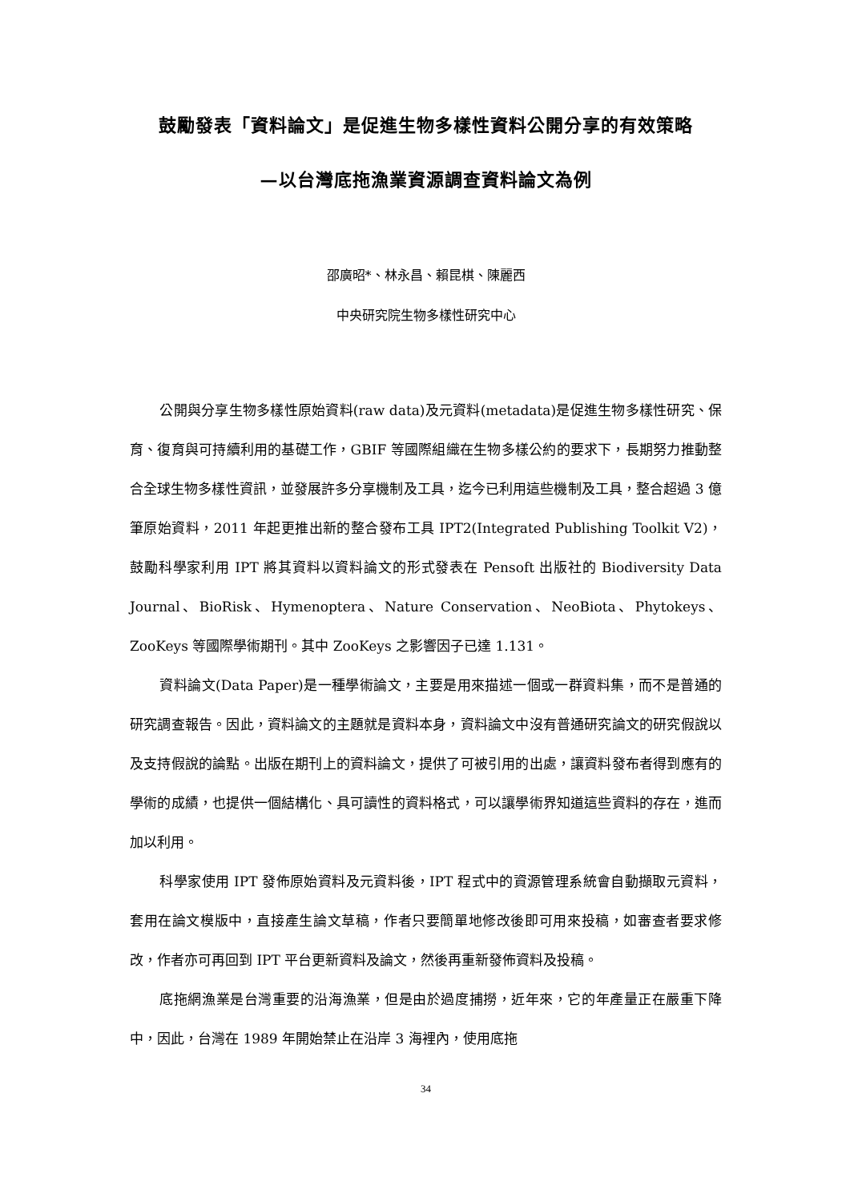鼓勵發表「資料論文」是促進生物多樣性資料公開分享的有效策略
—以台灣底拖漁業資源調查資料論文為例
邵廣昭*、林永昌、賴昆棋、陳麗西
中央研究院生物多樣性研究中心
公開與分享生物多樣性原始資料(raw data)及元資料(metadata)是促進生物多樣性研究、保育、復育與可持續利用的基礎工作，GBIF 等國際組織在生物多樣公約的要求下，長期努力推動整合全球生物多樣性資訊，並發展許多分享機制及工具，迄今已利用這些機制及工具，整合超過 3 億筆原始資料，2011 年起更推出新的整合發布工具 IPT2(Integrated Publishing Toolkit V2)，鼓勵科學家利用 IPT 將其資料以資料論文的形式發表在 Pensoft 出版社的 Biodiversity Data Journal、BioRisk、Hymenoptera、Nature Conservation、NeoBiota、Phytokeys、ZooKeys 等國際學術期刊。其中 ZooKeys 之影響因子已達 1.131。
資料論文(Data Paper)是一種學術論文，主要是用來描述一個或一群資料集，而不是普通的研究調查報告。因此，資料論文的主題就是資料本身，資料論文中沒有普通研究論文的研究假說以及支持假說的論點。出版在期刊上的資料論文，提供了可被引用的出處，讓資料發布者得到應有的學術的成績，也提供一個結構化、具可讀性的資料格式，可以讓學術界知道這些資料的存在，進而加以利用。
科學家使用 IPT 發佈原始資料及元資料後，IPT 程式中的資源管理系統會自動擷取元資料，套用在論文模版中，直接產生論文草稿，作者只要簡單地修改後即可用來投稿，如審查者要求修改，作者亦可再回到 IPT 平台更新資料及論文，然後再重新發佈資料及投稿。
底拖網漁業是台灣重要的沿海漁業，但是由於過度捕撈，近年來，它的年產量正在嚴重下降中，因此，台灣在 1989 年開始禁止在沿岸 3 海裡內，使用底拖
34